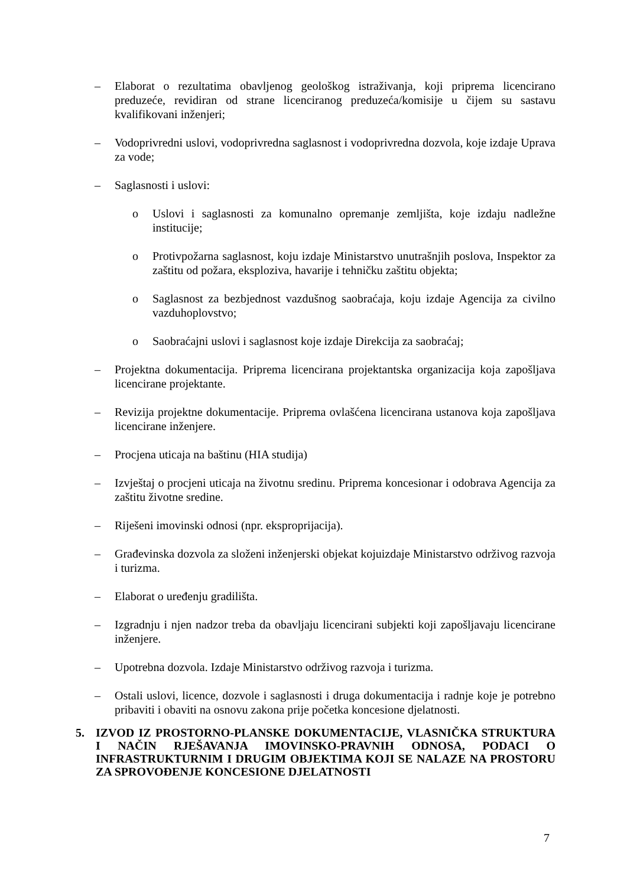– Elaborat o rezultatima obavljenog geološkog istraživanja, koji priprema licencirano preduzeće, revidiran od strane licenciranog preduzeća/komisije u čijem su sastavu kvalifikovani inženjeri;
– Vodoprivredni uslovi, vodoprivredna saglasnost i vodoprivredna dozvola, koje izdaje Uprava za vode;
– Saglasnosti i uslovi:
o Uslovi i saglasnosti za komunalno opremanje zemljišta, koje izdaju nadležne institucije;
o Protivpožarna saglasnost, koju izdaje Ministarstvo unutrašnjih poslova, Inspektor za zaštitu od požara, eksploziva, havarije i tehničku zaštitu objekta;
o Saglasnost za bezbjednost vazdušnog saobraćaja, koju izdaje Agencija za civilno vazduhoplovstvo;
o Saobraćajni uslovi i saglasnost koje izdaje Direkcija za saobraćaj;
– Projektna dokumentacija. Priprema licencirana projektantska organizacija koja zapošljava licencirane projektante.
– Revizija projektne dokumentacije. Priprema ovlašćena licencirana ustanova koja zapošljava licencirane inženjere.
– Procjena uticaja na baštinu (HIA studija)
– Izvještaj o procjeni uticaja na životnu sredinu. Priprema koncesionar i odobrava Agencija za zaštitu životne sredine.
– Riješeni imovinski odnosi (npr. eksproprijacija).
– Građevinska dozvola za složeni inženjerski objekat kojuizdaje Ministarstvo održivog razvoja i turizma.
– Elaborat o uređenju gradilišta.
– Izgradnju i njen nadzor treba da obavljaju licencirani subjekti koji zapošljavaju licencirane inženjere.
– Upotrebna dozvola. Izdaje Ministarstvo održivog razvoja i turizma.
– Ostali uslovi, licence, dozvole i saglasnosti i druga dokumentacija i radnje koje je potrebno pribaviti i obaviti na osnovu zakona prije početka koncesione djelatnosti.
5. IZVOD IZ PROSTORNO-PLANSKE DOKUMENTACIJE, VLASNIČKA STRUKTURA I NAČIN RJEŠAVANJA IMOVINSKO-PRAVNIH ODNOSA, PODACI O INFRASTRUKTURNIM I DRUGIM OBJEKTIMA KOJI SE NALAZE NA PROSTORU ZA SPROVOĐENJE KONCESIONE DJELATNOSTI
7